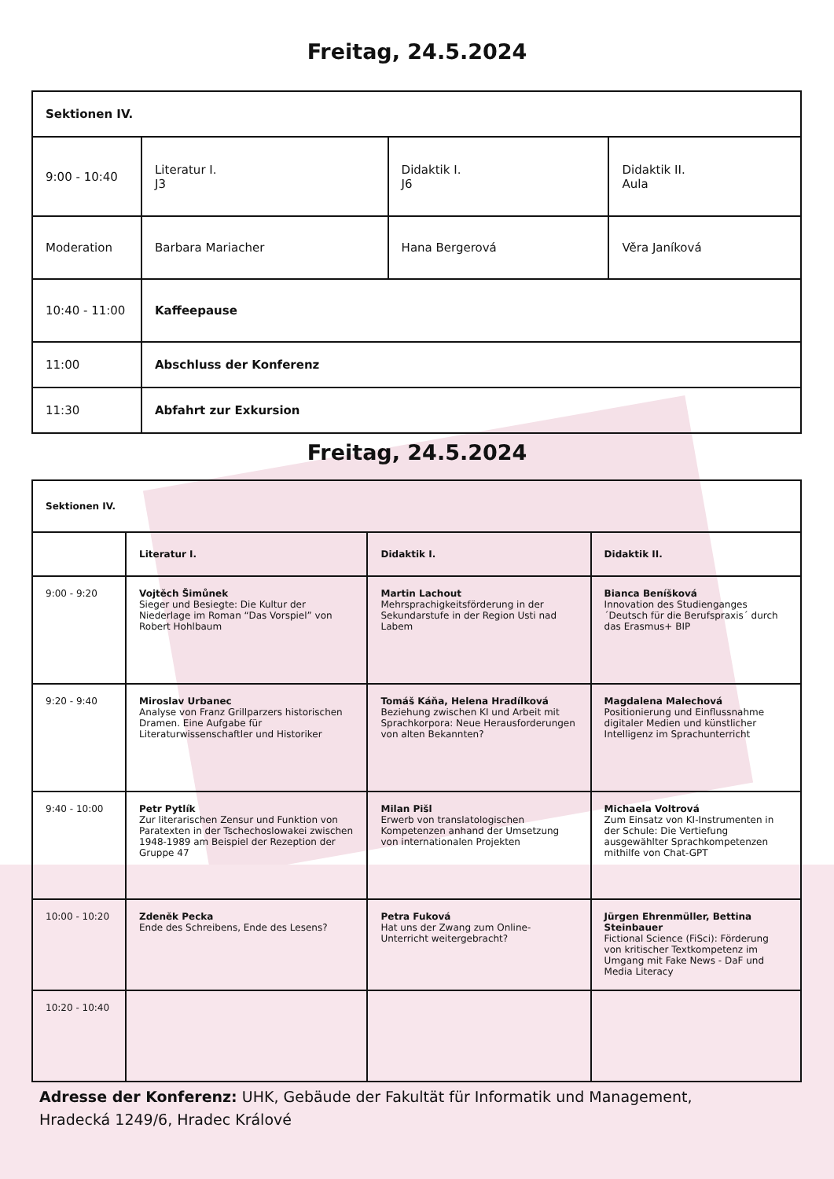Freitag, 24.5.2024
| Sektionen IV. | | | |
| 9:00 - 10:40 | Literatur I. J3 | Didaktik I. J6 | Didaktik II. Aula |
| Moderation | Barbara Mariacher | Hana Bergerová | Věra Janíková |
| 10:40 - 11:00 | Kaffeepause | | |
| 11:00 | Abschluss der Konferenz | | |
| 11:30 | Abfahrt zur Exkursion | | |
Freitag, 24.5.2024
| Sektionen IV. | | | |
| | Literatur I. | Didaktik I. | Didaktik II. |
| 9:00 - 9:20 | Vojtěch Šimůnek Sieger und Besiegte: Die Kultur der Niederlage im Roman “Das Vorspiel” von Robert Hohlbaum | Martin Lachout Mehrsprachigkeitsförderung in der Sekundarstufe in der Region Usti nad Labem | Bianca Beníšková Innovation des Studienganges ´Deutsch für die Berufspraxis´ durch das Erasmus+ BIP |
| 9:20 - 9:40 | Miroslav Urbanec Analyse von Franz Grillparzers historischen Dramen. Eine Aufgabe für Literaturwissenschaftler und Historiker | Tomáš Káňa, Helena Hradílková Beziehung zwischen KI und Arbeit mit Sprachkorpora: Neue Herausforderungen von alten Bekannten? | Magdalena Malechová Positionierung und Einflussnahme digitaler Medien und künstlicher Intelligenz im Sprachunterricht |
| 9:40 - 10:00 | Petr Pytlík Zur literarischen Zensur und Funktion von Paratexten in der Tschechoslowakei zwischen 1948-1989 am Beispiel der Rezeption der Gruppe 47 | Milan Pišl Erwerb von translatologischen Kompetenzen anhand der Umsetzung von internationalen Projekten | Michaela Voltrová Zum Einsatz von KI-Instrumenten in der Schule: Die Vertiefung ausgewählter Sprachkompetenzen mithilfe von Chat-GPT |
| 10:00 - 10:20 | Zdeněk Pecka Ende des Schreibens, Ende des Lesens? | Petra Fuková Hat uns der Zwang zum Online-Unterricht weitergebracht? | Jürgen Ehrenmüller, Bettina Steinbauer Fictional Science (FiSci): Förderung von kritischer Textkompetenz im Umgang mit Fake News - DaF und Media Literacy |
| 10:20 - 10:40 | | | |
Adresse der Konferenz: UHK, Gebäude der Fakultät für Informatik und Management,
Hradecká 1249/6, Hradec Králové